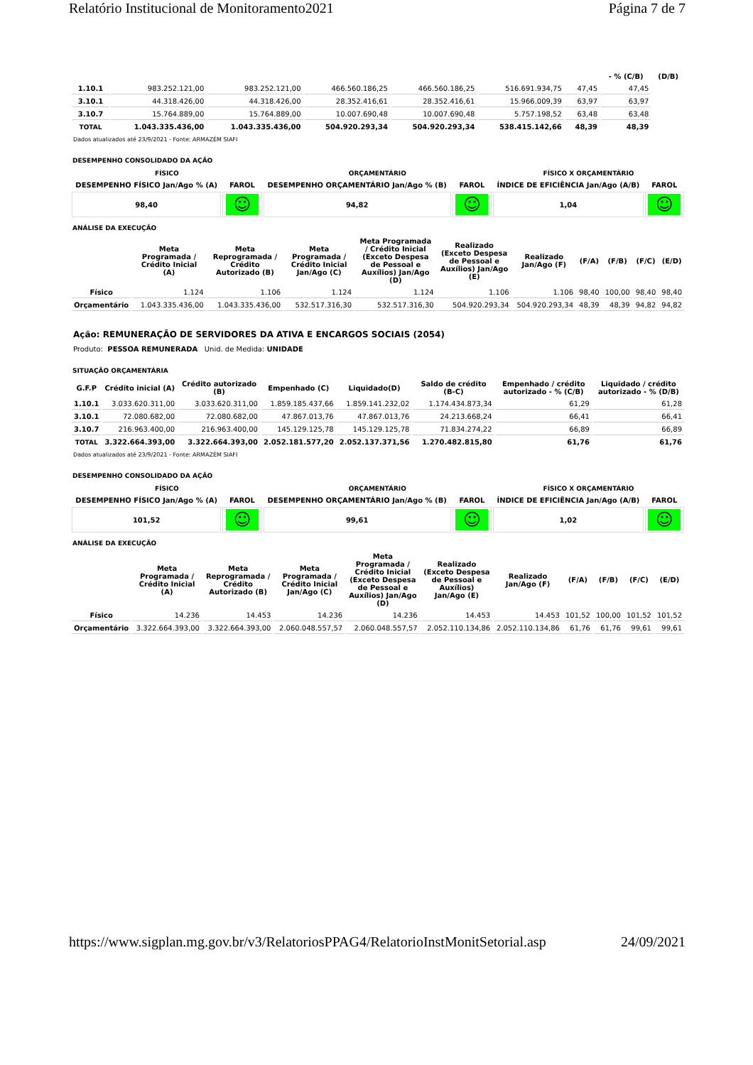Relatório Institucional de Monitoramento2021 Página 7 de 7
| | | | | | | | - % (C/B) | (D/B) |
| --- | --- | --- | --- | --- | --- | --- | --- | --- |
| 1.10.1 | 983.252.121,00 | 983.252.121,00 | 466.560.186,25 | 466.560.186,25 | 516.691.934,75 | 47,45 | 47,45 | |
| 3.10.1 | 44.318.426,00 | 44.318.426,00 | 28.352.416,61 | 28.352.416,61 | 15.966.009,39 | 63,97 | 63,97 | |
| 3.10.7 | 15.764.889,00 | 15.764.889,00 | 10.007.690,48 | 10.007.690,48 | 5.757.198,52 | 63,48 | 63,48 | |
| TOTAL | 1.043.335.436,00 | 1.043.335.436,00 | 504.920.293,34 | 504.920.293,34 | 538.415.142,66 | 48,39 | 48,39 | |
Dados atualizados até 23/9/2021 - Fonte: ARMAZÉM SIAFI
DESEMPENHO CONSOLIDADO DA AÇÃO
| FÍSICO | | ORÇAMENTÁRIO | | FÍSICO X ORÇAMENTÁRIO | |
| --- | --- | --- | --- | --- | --- |
| DESEMPENHO FÍSICO Jan/Ago % (A) | FAROL | DESEMPENHO ORÇAMENTÁRIO Jan/Ago % (B) | FAROL | ÍNDICE DE EFICIÊNCIA Jan/Ago (A/B) | FAROL |
| 98,40 | ☺ | 94,82 | ☺ | 1,04 | ☺ |
ANÁLISE DA EXECUÇÃO
| | Meta Programada / Crédito Inicial (A) | Meta Reprogramada / Crédito Autorizado (B) | Meta Programada / Crédito Inicial Jan/Ago (C) | Meta Programada / Crédito Inicial (Exceto Despesa de Pessoal e Auxílios) Jan/Ago (D) | Realizado (Exceto Despesa de Pessoal e Auxílios) Jan/Ago (E) | Realizado Jan/Ago (F) | (F/A) | (F/B) | (F/C) | (E/D) |
| --- | --- | --- | --- | --- | --- | --- | --- | --- | --- | --- |
| Físico | 1.124 | 1.106 | 1.124 | 1.124 | 1.106 | 1.106 | 98,40 | 100,00 | 98,40 | 98,40 |
| Orçamentário | 1.043.335.436,00 | 1.043.335.436,00 | 532.517.316,30 | 532.517.316,30 | 504.920.293,34 | 504.920.293,34 | 48,39 | 48,39 | 94,82 | 94,82 |
Ação: REMUNERAÇÃO DE SERVIDORES DA ATIVA E ENCARGOS SOCIAIS (2054)
Produto: PESSOA REMUNERADA Unid. de Medida: UNIDADE
SITUAÇÃO ORÇAMENTÁRIA
| G.F.P | Crédito inicial (A) | Crédito autorizado (B) | Empenhado (C) | Liquidado(D) | Saldo de crédito (B-C) | Empenhado / crédito autorizado - % (C/B) | Liquidado / crédito autorizado - % (D/B) |
| --- | --- | --- | --- | --- | --- | --- | --- |
| 1.10.1 | 3.033.620.311,00 | 3.033.620.311,00 | 1.859.185.437,66 | 1.859.141.232,02 | 1.174.434.873,34 | 61,29 | 61,28 |
| 3.10.1 | 72.080.682,00 | 72.080.682,00 | 47.867.013,76 | 47.867.013,76 | 24.213.668,24 | 66,41 | 66,41 |
| 3.10.7 | 216.963.400,00 | 216.963.400,00 | 145.129.125,78 | 145.129.125,78 | 71.834.274,22 | 66,89 | 66,89 |
| TOTAL | 3.322.664.393,00 | 3.322.664.393,00 | 2.052.181.577,20 | 2.052.137.371,56 | 1.270.482.815,80 | 61,76 | 61,76 |
Dados atualizados até 23/9/2021 - Fonte: ARMAZÉM SIAFI
DESEMPENHO CONSOLIDADO DA AÇÃO
| FÍSICO | | ORÇAMENTÁRIO | | FÍSICO X ORÇAMENTÁRIO | |
| --- | --- | --- | --- | --- | --- |
| DESEMPENHO FÍSICO Jan/Ago % (A) | FAROL | DESEMPENHO ORÇAMENTÁRIO Jan/Ago % (B) | FAROL | ÍNDICE DE EFICIÊNCIA Jan/Ago (A/B) | FAROL |
| 101,52 | ☺ | 99,61 | ☺ | 1,02 | ☺ |
ANÁLISE DA EXECUÇÃO
| | Meta Programada / Crédito Inicial (A) | Meta Reprogramada / Crédito Autorizado (B) | Meta Programada / Crédito Inicial Jan/Ago (C) | Meta Programada / Crédito Inicial (Exceto Despesa de Pessoal e Auxílios) Jan/Ago (D) | Realizado (Exceto Despesa de Pessoal e Auxílios) Jan/Ago (E) | Realizado Jan/Ago (F) | (F/A) | (F/B) | (F/C) | (E/D) |
| --- | --- | --- | --- | --- | --- | --- | --- | --- | --- | --- |
| Físico | 14.236 | 14.453 | 14.236 | 14.236 | 14.453 | 14.453 | 101,52 | 100,00 | 101,52 | 101,52 |
| Orçamentário | 3.322.664.393,00 | 3.322.664.393,00 | 2.060.048.557,57 | 2.060.048.557,57 | 2.052.110.134,86 | 2.052.110.134,86 | 61,76 | 61,76 | 99,61 | 99,61 |
https://www.sigplan.mg.gov.br/v3/RelatoriosPPAG4/RelatorioInstMonitSetorial.asp 24/09/2021